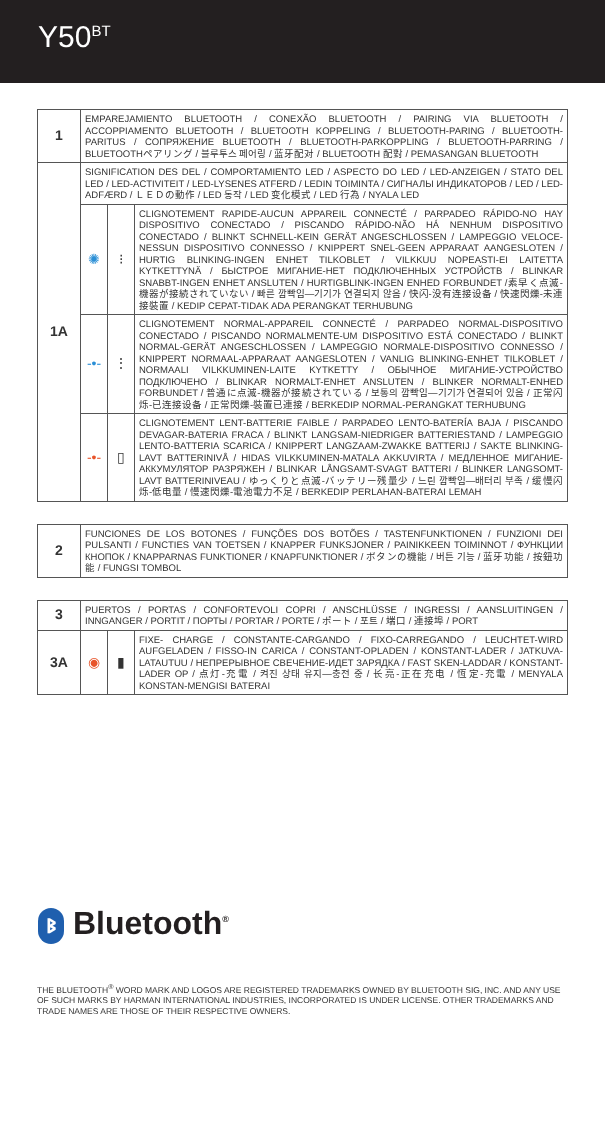Y50<sup>BT</sup>
| 1 | EMPAREJAMIENTO BLUETOOTH / CONEXÃO BLUETOOTH / PAIRING VIA BLUETOOTH / ACCOPPIAMENTO BLUETOOTH / BLUETOOTH KOPPELING / BLUETOOTH-PARING / BLUETOOTH-PARITUS / СОПРЯЖЕНИЕ BLUETOOTH / BLUETOOTH-PARKOPPLING / BLUETOOTH-PARRING / BLUETOOTHペアリング / 블루투스 페어링 / 蓝牙配对 / BLUETOOTH 配對 / PEMASANGAN BLUETOOTH | | |
| 1A | SIGNIFICATION DES DEL / COMPORTAMIENTO LED / ASPECTO DO LED / LED-ANZEIGEN / STATO DEL LED / LED-ACTIVITEIT / LED-LYSENES ATFERD / LEDIN TOIMINTA / СИГНАЛЫ ИНДИКАТОРОВ / LED / LED-ADFÆRD / ＬＥＤの動作 / LED 동작 / LED 变化模式 / LED 行為 / NYALA LED | | |
| | ✺ | ⁝ | CLIGNOTEMENT RAPIDE-AUCUN APPAREIL CONNECTÉ / PARPADEO RÁPIDO-NO HAY DISPOSITIVO CONECTADO / PISCANDO RÁPIDO-NÃO HÁ NENHUM DISPOSITIVO CONECTADO / BLINKT SCHNELL-KEIN GERÄT ANGESCHLOSSEN / LAMPEGGIO VELOCE-NESSUN DISPOSITIVO CONNESSO / KNIPPERT SNEL-GEEN APPARAAT AANGESLOTEN / HURTIG BLINKING-INGEN ENHET TILKOBLET / VILKKUU NOPEASTI-EI LAITETTA KYTKETTYNÄ / БЫСТРОЕ МИГАНИЕ-НЕТ ПОДКЛЮЧЕННЫХ УСТРОЙСТВ / BLINKAR SNABBT-INGEN ENHET ANSLUTEN / HURTIGBLINK-INGEN ENHED FORBUNDET /素早く点滅-機器が接続されていない / 빠른 깜빡임—기기가 연결되지 않음 / 快闪-没有连接设备 / 快速閃爍-未連接裝置 / KEDIP CEPAT-TIDAK ADA PERANGKAT TERHUBUNG |
| | -•- | ⋮ | CLIGNOTEMENT NORMAL-APPAREIL CONNECTÉ / PARPADEO NORMAL-DISPOSITIVO CONECTADO / PISCANDO NORMALMENTE-UM DISPOSITIVO ESTÁ CONECTADO / BLINKT NORMAL-GERÄT ANGESCHLOSSEN / LAMPEGGIO NORMALE-DISPOSITIVO CONNESSO / KNIPPERT NORMAAL-APPARAAT AANGESLOTEN / VANLIG BLINKING-ENHET TILKOBLET / NORMAALI VILKKUMINEN-LAITE KYTKETTY / ОБЫЧНОЕ МИГАНИЕ-УСТРОЙСТВО ПОДКЛЮЧЕНО / BLINKAR NORMALT-ENHET ANSLUTEN / BLINKER NORMALT-ENHED FORBUNDET / 普通に点滅-機器が接続されている / 보통의 깜빡임—기기가 연결되어 있음 / 正常闪烁-已连接设备 / 正常閃爍-裝置已連接 / BERKEDIP NORMAL-PERANGKAT TERHUBUNG |
| | -•- | ▯ | CLIGNOTEMENT LENT-BATTERIE FAIBLE / PARPADEO LENTO-BATERÍA BAJA / PISCANDO DEVAGAR-BATERIA FRACA / BLINKT LANGSAM-NIEDRIGER BATTERIESTAND / LAMPEGGIO LENTO-BATTERIA SCARICA / KNIPPERT LANGZAAM-ZWAKKE BATTERIJ / SAKTE BLINKING-LAVT BATTERINIVÅ / HIDAS VILKKUMINEN-MATALA AKKUVIRTA / МЕДЛЕННОЕ МИГАНИЕ-АККУМУЛЯТОР РАЗРЯЖЕН / BLINKAR LÅNGSAMT-SVAGT BATTERI / BLINKER LANGSOMT-LAVT BATTERINIVEAU / ゆっくりと点滅-バッテリー残量少 / 느린 깜빡임—배터리 부족 / 缓慢闪烁-低电量 / 慢速閃爍-電池電力不足 / BERKEDIP PERLAHAN-BATERAI LEMAH |
| 2 | FUNCIONES DE LOS BOTONES / FUNÇÕES DOS BOTÕES / TASTENFUNKTIONEN / FUNZIONI DEI PULSANTI / FUNCTIES VAN TOETSEN / KNAPPER FUNKSJONER / PAINIKKEEN TOIMINNOT / ФУНКЦИИ КНОПОК / KNAPPARNAS FUNKTIONER / KNAPFUNKTIONER / ボタンの機能 / 버튼 기능 / 蓝牙功能 / 按鈕功能 / FUNGSI TOMBOL |
| 3 | PUERTOS / PORTAS / CONFORTEVOLI COPRI / ANSCHLÜSSE / INGRESSI / AANSLUITINGEN / INNGANGER / PORTIT / ПОРТЫ / PORTAR / PORTE / ポート / 포트 / 端口 / 連接埠 / PORT | | |
| 3A | ◉ | ▮ | FIXE- CHARGE / CONSTANTE-CARGANDO / FIXO-CARREGANDO / LEUCHTET-WIRD AUFGELADEN / FISSO-IN CARICA / CONSTANT-OPLADEN / KONSTANT-LADER / JATKUVA-LATAUTUU / НЕПРЕРЫВНОЕ СВЕЧЕНИЕ-ИДЕТ ЗАРЯДКА / FAST SKEN-LADDAR / KONSTANT-LADER OP / 点灯-充電 / 켜진 상태 유지—충전 중 / 长亮-正在充电 / 恆定-充電 / MENYALA KONSTAN-MENGISI BATERAI |
ᛒ Bluetooth<sup>®</sup>
THE BLUETOOTH<sup>®</sup> WORD MARK AND LOGOS ARE REGISTERED TRADEMARKS OWNED BY BLUETOOTH SIG, INC. AND ANY USE OF SUCH MARKS BY HARMAN INTERNATIONAL INDUSTRIES, INCORPORATED IS UNDER LICENSE. OTHER TRADEMARKS AND TRADE NAMES ARE THOSE OF THEIR RESPECTIVE OWNERS.